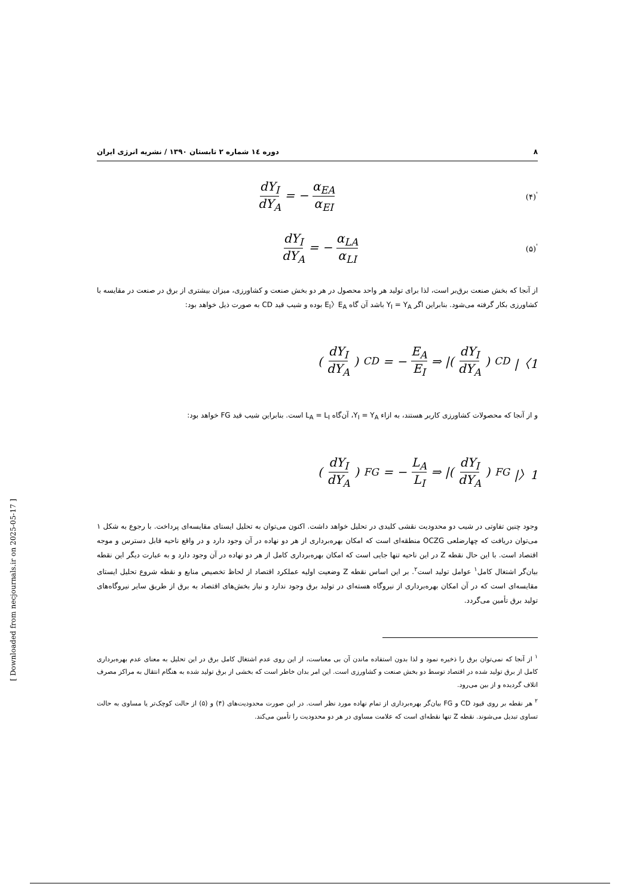۸ دوره ۱٤ شماره ۲ تابستان ۱۳۹۰ / نشریه انرژی ایران
dY<sub>I</sub> dY<sub>A</sub> = − α<sub>EA</sub> α<sub>EI</sub> (۴)<sup>'</sup>
dY<sub>I</sub> dY<sub>A</sub> = − α<sub>LA</sub> α<sub>LI</sub> (۵)<sup>'</sup>
از آنجا که بخش صنعت برق‌بر است، لذا برای تولید هر واحد محصول در هر دو بخش صنعت و کشاورزی، میزان بیشتری از برق در صنعت در مقایسه با کشاورزی بکار گرفته می‌شود. بنابراین اگر Y<sub>I</sub> = Y<sub>A</sub> باشد آن گاه E<sub>I</sub>〉E<sub>A</sub> بوده و شیب قید CD به صورت ذیل خواهد بود:
(dY<sub>I</sub> dY<sub>A</sub>)<sub>CD</sub> = − E<sub>A</sub> E<sub>I</sub> ⇒ |(dY<sub>I</sub> dY<sub>A</sub>)<sub>CD</sub>|〈1
و از آنجا که محصولات کشاورزی کاربر هستند، به ازاء Y<sub>I</sub> = Y<sub>A</sub>، آن‌گاه L<sub>A</sub> = L<sub>I</sub> است. بنابراین شیب قید FG خواهد بود:
(dY<sub>I</sub> dY<sub>A</sub>)<sub>FG</sub> = − L<sub>A</sub> L<sub>I</sub> ⇒ |(dY<sub>I</sub> dY<sub>A</sub>)<sub>FG</sub>|〉1
وجود چنین تفاوتی در شیب دو محدودیت نقشی کلیدی در تحلیل خواهد داشت. اکنون می‌توان به تحلیل ایستای مقایسه‌ای پرداخت. با رجوع به شکل ۱ می‌توان دریافت که چهارضلعی OCZG منطقه‌ای است که امکان بهره‌برداری از هر دو نهاده در آن وجود دارد و در واقع ناحیه قابل دسترس و موجه اقتصاد است. با این حال نقطه Z در این ناحیه تنها جایی است که امکان بهره‌برداری کامل از هر دو نهاده در آن وجود دارد و به عبارت دیگر این نقطه بیان‌گر اشتغال کامل<sup>۱</sup> عوامل تولید است<sup>۲</sup>. بر این اساس نقطه Z وضعیت اولیه عملکرد اقتصاد از لحاظ تخصیص منابع و نقطه شروع تحلیل ایستای مقایسه‌ای است که در آن امکان بهره‌برداری از نیروگاه هسته‌ای در تولید برق وجود ندارد و نیاز بخش‌های اقتصاد به برق از طریق سایر نیروگاه‌های تولید برق تأمین می‌گردد.
<sup>۱</sup> از آنجا که نمی‌توان برق را ذخیره نمود و لذا بدون استفاده ماندن آن بی معناست، از این روی عدم اشتغال کامل برق در این تحلیل به معنای عدم بهره‌برداری کامل از برق تولید شده در اقتصاد توسط دو بخش صنعت و کشاورزی است. این امر بدان خاطر است که بخشی از برق تولید شده به هنگام انتقال به مراکز مصرف اتلاف گردیده و از بین می‌رود.
<sup>۲</sup> هر نقطه بر روی قیود CD و FG بیان‌گر بهره‌برداری از تمام نهاده مورد نظر است. در این صورت محدودیت‌های (۴) و (۵) از حالت کوچک‌تر یا مساوی به حالت تساوی تبدیل می‌شوند. نقطه Z تنها نقطه‌ای است که علامت مساوی در هر دو محدودیت را تأمین می‌کند.
[ Downloaded from necjournals.ir on 2025-05-17 ]